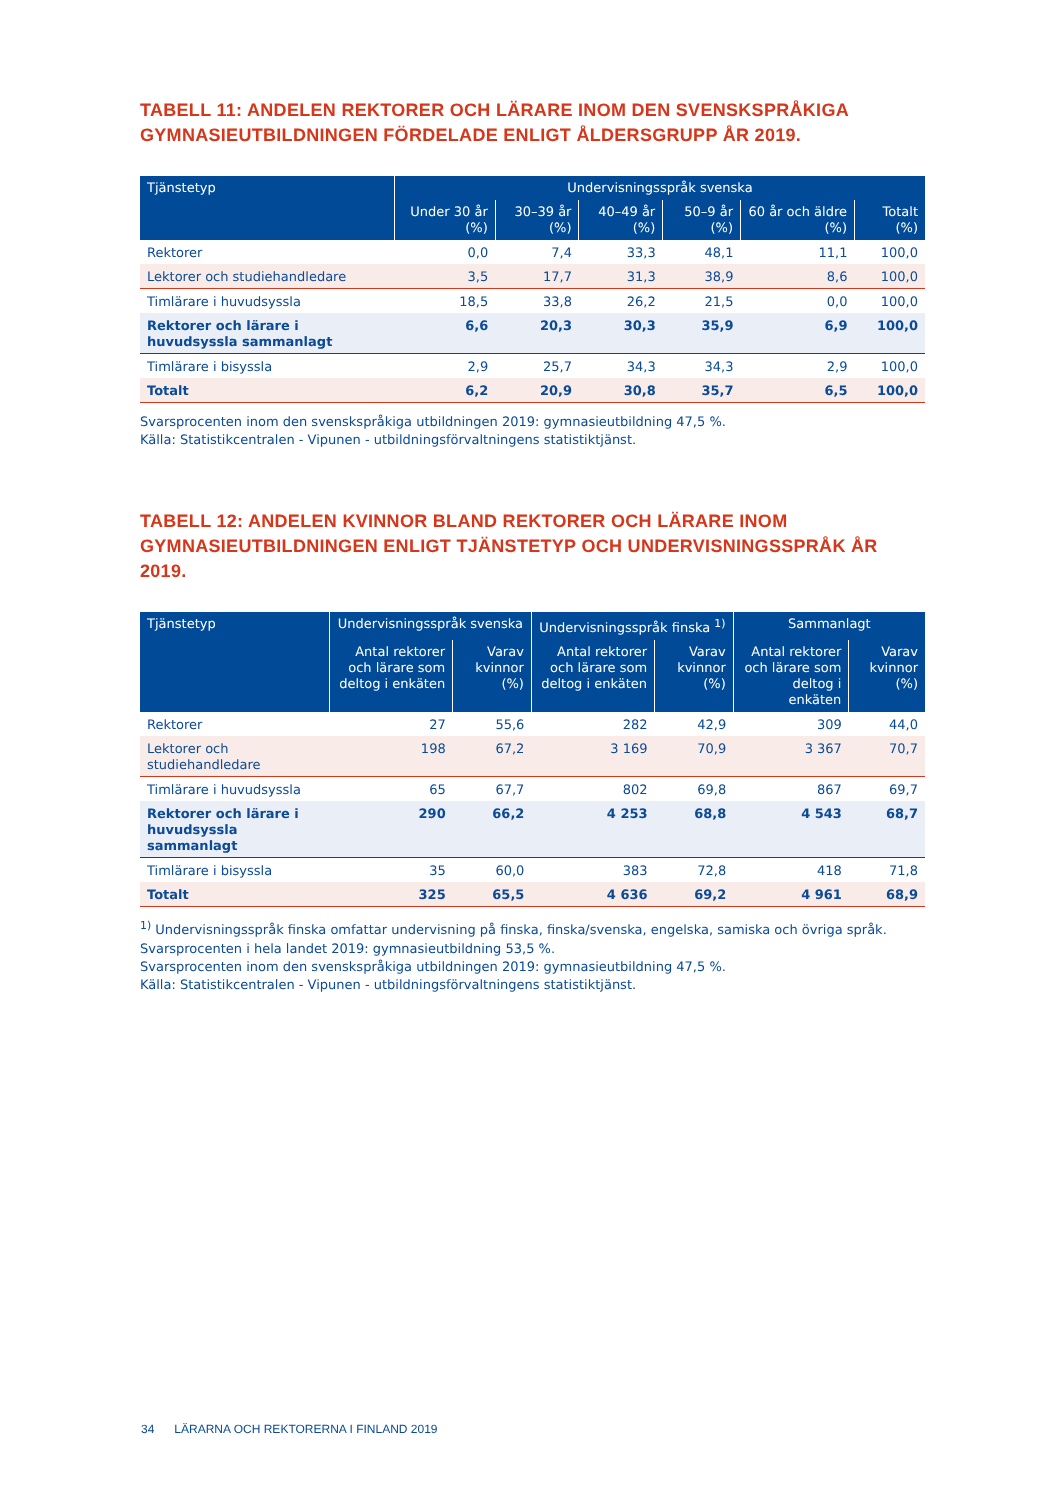TABELL 11: ANDELEN REKTORER OCH LÄRARE INOM DEN SVENSKSPRÅKIGA GYMNASIEUTBILDNINGEN FÖRDELADE ENLIGT ÅLDERSGRUPP ÅR 2019.
| Tjänstetyp | Undervisningsspråk svenska | | | | | |
| --- | --- | --- | --- | --- | --- | --- |
| | Under 30 år (%) | 30–39 år (%) | 40–49 år (%) | 50–9 år (%) | 60 år och äldre (%) | Totalt (%) |
| Rektorer | 0,0 | 7,4 | 33,3 | 48,1 | 11,1 | 100,0 |
| Lektorer och studiehandledare | 3,5 | 17,7 | 31,3 | 38,9 | 8,6 | 100,0 |
| Timlärare i huvudsyssla | 18,5 | 33,8 | 26,2 | 21,5 | 0,0 | 100,0 |
| Rektorer och lärare i huvudsyssla sammanlagt | 6,6 | 20,3 | 30,3 | 35,9 | 6,9 | 100,0 |
| Timlärare i bisyssla | 2,9 | 25,7 | 34,3 | 34,3 | 2,9 | 100,0 |
| Totalt | 6,2 | 20,9 | 30,8 | 35,7 | 6,5 | 100,0 |
Svarsprocenten inom den svenskspråkiga utbildningen 2019: gymnasieutbildning 47,5 %.
Källa: Statistikcentralen - Vipunen - utbildningsförvaltningens statistiktjänst.
TABELL 12: ANDELEN KVINNOR BLAND REKTORER OCH LÄRARE INOM GYMNASIEUTBILDNINGEN ENLIGT TJÄNSTETYP OCH UNDERVISNINGSSPRÅK ÅR 2019.
| Tjänstetyp | Undervisningsspråk svenska | | Undervisningsspråk finska <sup>1)</sup> | | Sammanlagt | |
| --- | --- | --- | --- | --- | --- | --- |
| | Antal rektorer och lärare som deltog i enkäten | Varav kvinnor (%) | Antal rektorer och lärare som deltog i enkäten | Varav kvinnor (%) | Antal rektorer och lärare som deltog i enkäten | Varav kvinnor (%) |
| Rektorer | 27 | 55,6 | 282 | 42,9 | 309 | 44,0 |
| Lektorer och studiehandledare | 198 | 67,2 | 3 169 | 70,9 | 3 367 | 70,7 |
| Timlärare i huvudsyssla | 65 | 67,7 | 802 | 69,8 | 867 | 69,7 |
| Rektorer och lärare i huvudsyssla sammanlagt | 290 | 66,2 | 4 253 | 68,8 | 4 543 | 68,7 |
| Timlärare i bisyssla | 35 | 60,0 | 383 | 72,8 | 418 | 71,8 |
| Totalt | 325 | 65,5 | 4 636 | 69,2 | 4 961 | 68,9 |
<sup>1)</sup> Undervisningsspråk finska omfattar undervisning på finska, finska/svenska, engelska, samiska och övriga språk.
Svarsprocenten i hela landet 2019: gymnasieutbildning 53,5 %.
Svarsprocenten inom den svenskspråkiga utbildningen 2019: gymnasieutbildning 47,5 %.
Källa: Statistikcentralen - Vipunen - utbildningsförvaltningens statistiktjänst.
34 LÄRARNA OCH REKTORERNA I FINLAND 2019